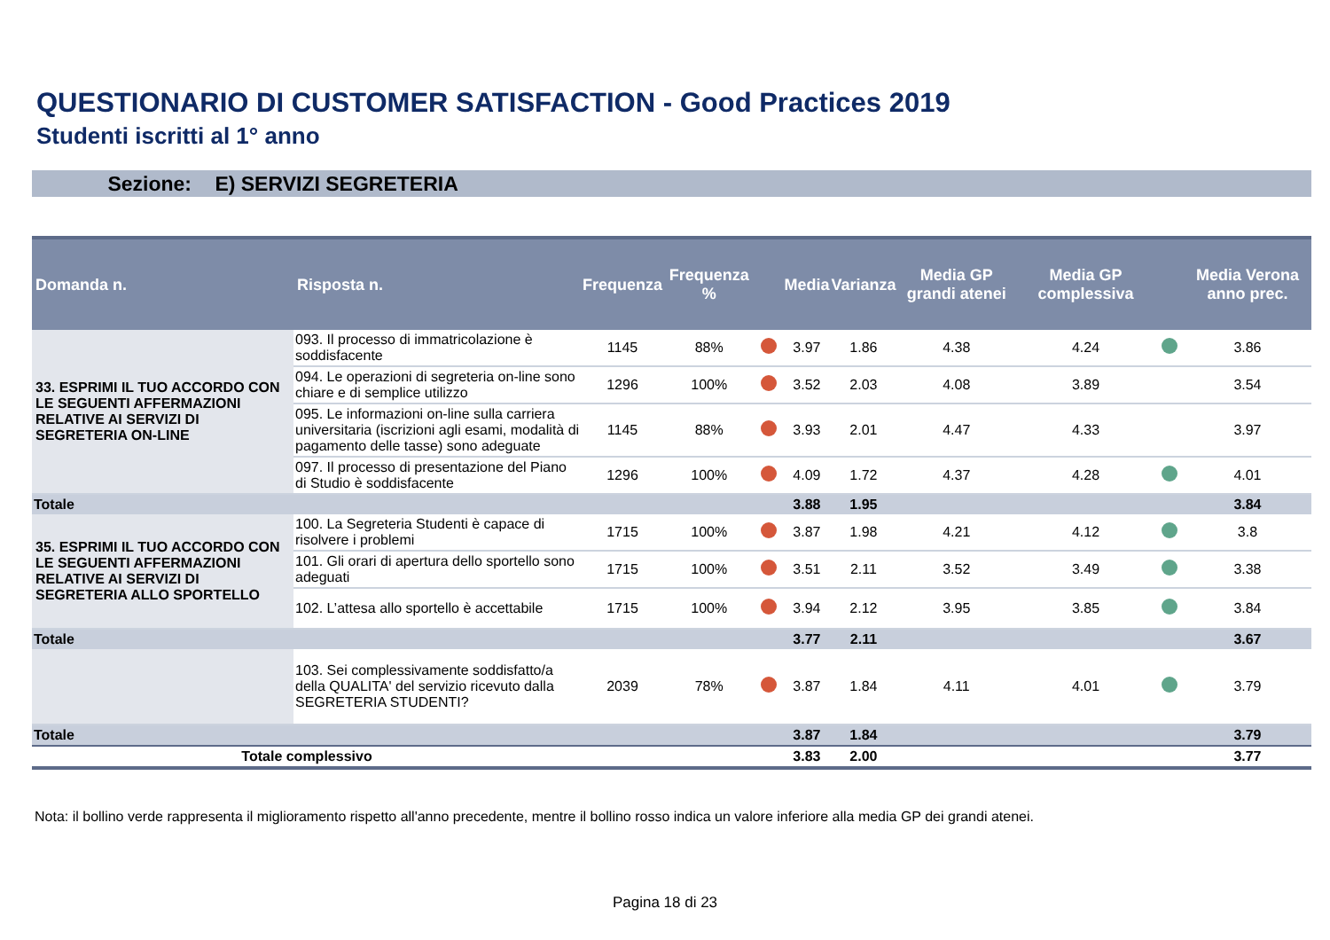QUESTIONARIO DI CUSTOMER SATISFACTION - Good Practices 2019
Studenti iscritti al 1° anno
Sezione: E) SERVIZI SEGRETERIA
| Domanda n. | Risposta n. | Frequenza | Frequenza % | | Media | Varianza | Media GP grandi atenei | Media GP complessiva | | Media Verona anno prec. |
| --- | --- | --- | --- | --- | --- | --- | --- | --- | --- | --- |
| 33. ESPRIMI IL TUO ACCORDO CON LE SEGUENTI AFFERMAZIONI RELATIVE AI SERVIZI DI SEGRETERIA ON-LINE | 093. Il processo di immatricolazione è soddisfacente | 1145 | 88% | | 3.97 | 1.86 | 4.38 | 4.24 | | 3.86 |
| | 094. Le operazioni di segreteria on-line sono chiare e di semplice utilizzo | 1296 | 100% | | 3.52 | 2.03 | 4.08 | 3.89 | | 3.54 |
| | 095. Le informazioni on-line sulla carriera universitaria (iscrizioni agli esami, modalità di pagamento delle tasse) sono adeguate | 1145 | 88% | | 3.93 | 2.01 | 4.47 | 4.33 | | 3.97 |
| | 097. Il processo di presentazione del Piano di Studio è soddisfacente | 1296 | 100% | | 4.09 | 1.72 | 4.37 | 4.28 | | 4.01 |
| Totale | | | | | 3.88 | 1.95 | | | | 3.84 |
| 35. ESPRIMI IL TUO ACCORDO CON LE SEGUENTI AFFERMAZIONI RELATIVE AI SERVIZI DI SEGRETERIA ALLO SPORTELLO | 100. La Segreteria Studenti è capace di risolvere i problemi | 1715 | 100% | | 3.87 | 1.98 | 4.21 | 4.12 | | 3.8 |
| | 101. Gli orari di apertura dello sportello sono adeguati | 1715 | 100% | | 3.51 | 2.11 | 3.52 | 3.49 | | 3.38 |
| | 102. L’attesa allo sportello è accettabile | 1715 | 100% | | 3.94 | 2.12 | 3.95 | 3.85 | | 3.84 |
| Totale | | | | | 3.77 | 2.11 | | | | 3.67 |
| | 103. Sei complessivamente soddisfatto/a della QUALITA' del servizio ricevuto dalla SEGRETERIA STUDENTI? | 2039 | 78% | | 3.87 | 1.84 | 4.11 | 4.01 | | 3.79 |
| Totale | | | | | 3.87 | 1.84 | | | | 3.79 |
| Totale complessivo | | | | | 3.83 | 2.00 | | | | 3.77 |
Nota: il bollino verde rappresenta il miglioramento rispetto all'anno precedente, mentre il bollino rosso indica un valore inferiore alla media GP dei grandi atenei.
Pagina 18 di 23